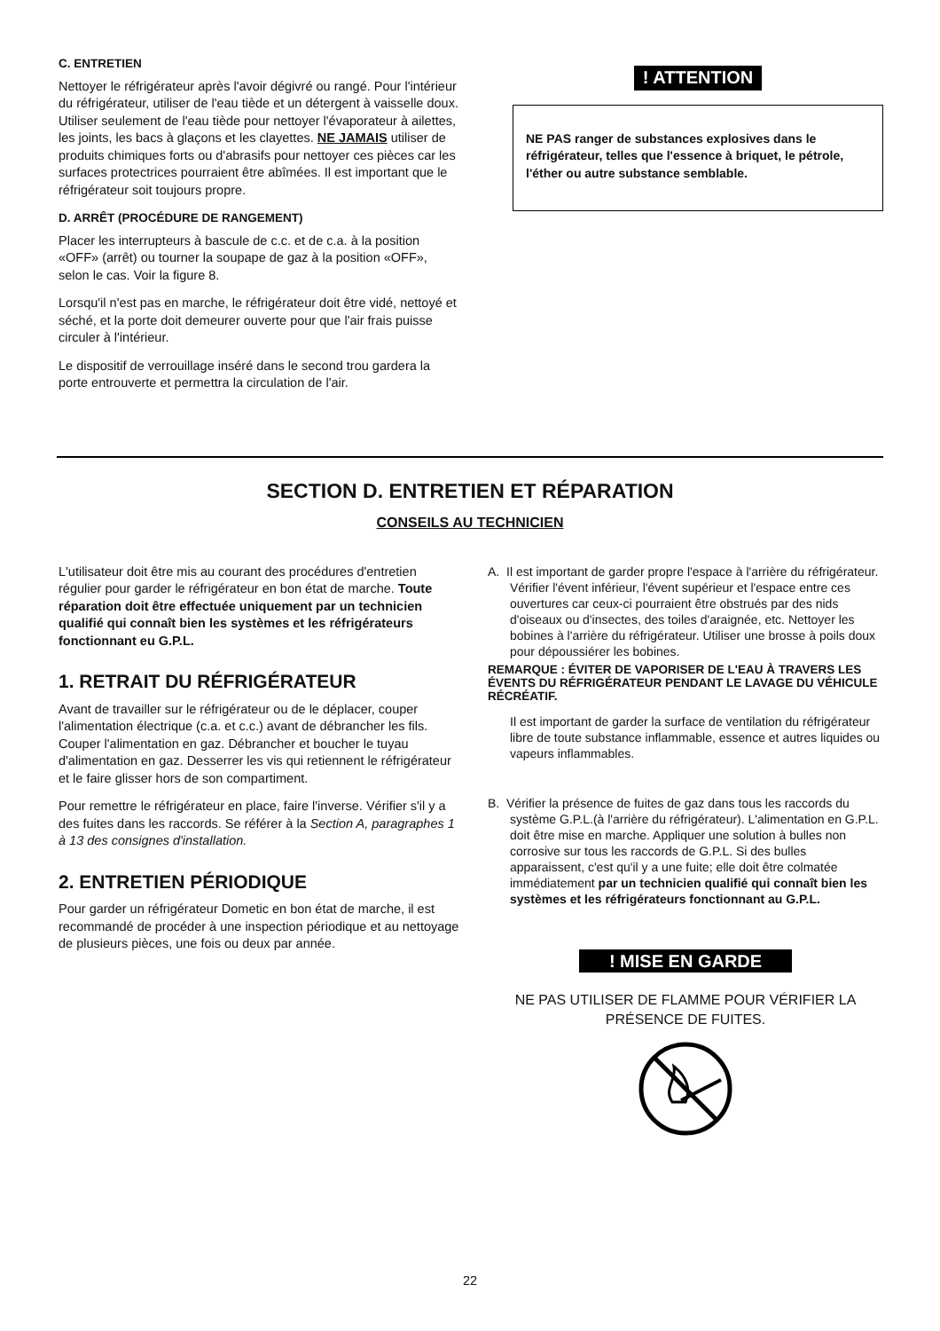C. ENTRETIEN
Nettoyer le réfrigérateur après l'avoir dégivré ou rangé. Pour l'intérieur du réfrigérateur, utiliser de l'eau tiède et un détergent à vaisselle doux. Utiliser seulement de l'eau tiède pour nettoyer l'évaporateur à ailettes, les joints, les bacs à glaçons et les clayettes. NE JAMAIS utiliser de produits chimiques forts ou d'abrasifs pour nettoyer ces pièces car les surfaces protectrices pourraient être abîmées. Il est important que le réfrigérateur soit toujours propre.
D. ARRÊT (PROCÉDURE DE RANGEMENT)
Placer les interrupteurs à bascule de c.c. et de c.a. à la position «OFF» (arrêt) ou tourner la soupape de gaz à la position «OFF», selon le cas. Voir la figure 8.
Lorsqu'il n'est pas en marche, le réfrigérateur doit être vidé, nettoyé et séché, et la porte doit demeurer ouverte pour que l'air frais puisse circuler à l'intérieur.
Le dispositif de verrouillage inséré dans le second trou gardera la porte entrouverte et permettra la circulation de l'air.
! ATTENTION
NE PAS ranger de substances explosives dans le réfrigérateur, telles que l'essence à briquet, le pétrole, l'éther ou autre substance semblable.
SECTION D. ENTRETIEN ET RÉPARATION
CONSEILS AU TECHNICIEN
L'utilisateur doit être mis au courant des procédures d'entretien régulier pour garder le réfrigérateur en bon état de marche. Toute réparation doit être effectuée uniquement par un technicien qualifié qui connaît bien les systèmes et les réfrigérateurs fonctionnant eu G.P.L.
1. RETRAIT DU RÉFRIGÉRATEUR
Avant de travailler sur le réfrigérateur ou de le déplacer, couper l'alimentation électrique (c.a. et c.c.) avant de débrancher les fils. Couper l'alimentation en gaz. Débrancher et boucher le tuyau d'alimentation en gaz. Desserrer les vis qui retiennent le réfrigérateur et le faire glisser hors de son compartiment.
Pour remettre le réfrigérateur en place, faire l'inverse. Vérifier s'il y a des fuites dans les raccords. Se référer à la Section A, paragraphes 1 à 13 des consignes d'installation.
2. ENTRETIEN PÉRIODIQUE
Pour garder un réfrigérateur Dometic en bon état de marche, il est recommandé de procéder à une inspection périodique et au nettoyage de plusieurs pièces, une fois ou deux par année.
A. Il est important de garder propre l'espace à l'arrière du réfrigérateur. Vérifier l'évent inférieur, l'évent supérieur et l'espace entre ces ouvertures car ceux-ci pourraient être obstrués par des nids d'oiseaux ou d'insectes, des toiles d'araignée, etc. Nettoyer les bobines à l'arrière du réfrigérateur. Utiliser une brosse à poils doux pour dépoussiérer les bobines.
REMARQUE : ÉVITER DE VAPORISER DE L'EAU À TRAVERS LES ÉVENTS DU RÉFRIGÉRATEUR PENDANT LE LAVAGE DU VÉHICULE RÉCRÉATIF.
Il est important de garder la surface de ventilation du réfrigérateur libre de toute substance inflammable, essence et autres liquides ou vapeurs inflammables.
B. Vérifier la présence de fuites de gaz dans tous les raccords du système G.P.L.(à l'arrière du réfrigérateur). L'alimentation en G.P.L. doit être mise en marche. Appliquer une solution à bulles non corrosive sur tous les raccords de G.P.L. Si des bulles apparaissent, c'est qu'il y a une fuite; elle doit être colmatée immédiatement par un technicien qualifié qui connaît bien les systèmes et les réfrigérateurs fonctionnant au G.P.L.
! MISE EN GARDE
NE PAS UTILISER DE FLAMME POUR VÉRIFIER LA PRÉSENCE DE FUITES.
22